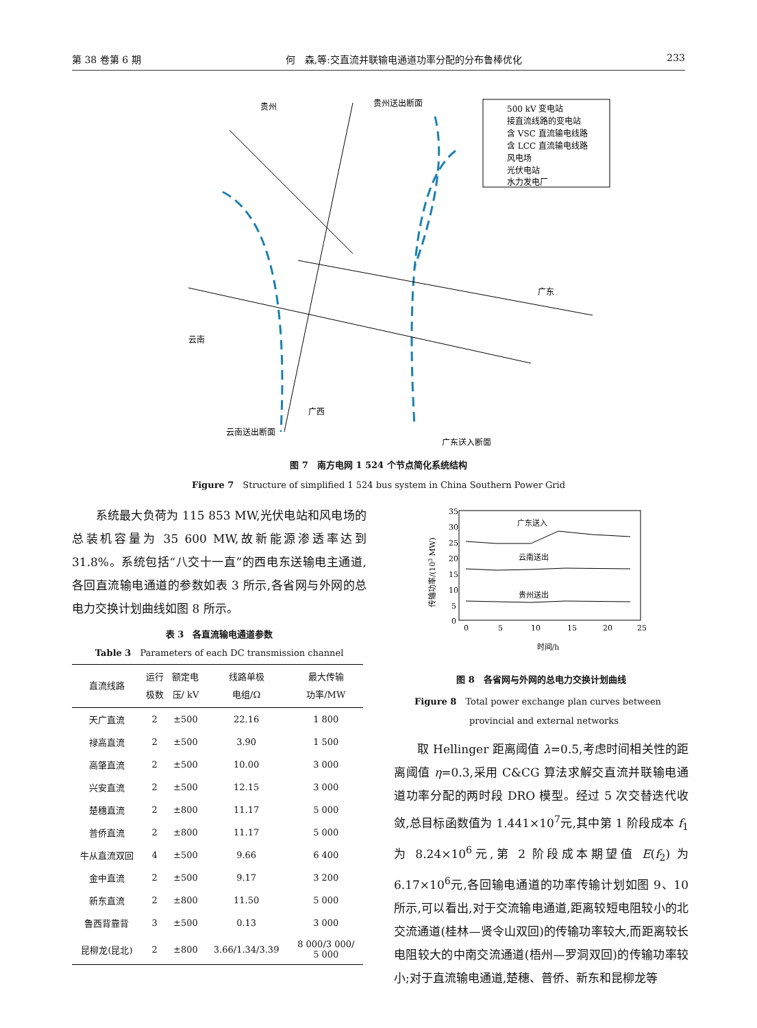第 38 卷第 6 期 何　森,等:交直流并联输电通道功率分配的分布鲁棒优化 233
500 kV 变电站
接直流线路的变电站
含 VSC 直流输电线路
含 LCC 直流输电线路
风电场
光伏电站
水力发电厂
贵州
云南
广西
广东
贵州送出断面
云南送出断面
广东送入断面
图 7　南方电网 1 524 个节点简化系统结构
Figure 7　Structure of simplified 1 524 bus system in China Southern Power Grid
　　系统最大负荷为 115 853 MW,光伏电站和风电场的总装机容量为 35 600 MW,故新能源渗透率达到 31.8%。系统包括“八交十一直”的西电东送输电主通道,各回直流输电通道的参数如表 3 所示,各省网与外网的总电力交换计划曲线如图 8 所示。
表 3　各直流输电通道参数
Table 3　Parameters of each DC transmission channel
| 直流线路 | 运行 极数 | 额定电 压/ kV | 线路单极 电组/Ω | 最大传输 功率/MW |
| --- | --- | --- | --- | --- |
| 天广直流 | 2 | ±500 | 22.16 | 1 800 |
| 禄高直流 | 2 | ±500 | 3.90 | 1 500 |
| 高肇直流 | 2 | ±500 | 10.00 | 3 000 |
| 兴安直流 | 2 | ±500 | 12.15 | 3 000 |
| 楚穗直流 | 2 | ±800 | 11.17 | 5 000 |
| 普侨直流 | 2 | ±800 | 11.17 | 5 000 |
| 牛从直流双回 | 4 | ±500 | 9.66 | 6 400 |
| 金中直流 | 2 | ±500 | 9.17 | 3 200 |
| 新东直流 | 2 | ±800 | 11.50 | 5 000 |
| 鲁西背靠背 | 3 | ±500 | 0.13 | 3 000 |
| 昆柳龙(昆北) | 2 | ±800 | 3.66/1.34/3.39 | 8 000/3 000/ 5 000 |
35
30
25
20
15
10
5
0
0
5
10
15
20
25
广东送入
云南送出
贵州送出
传输功率/(103 MW)
时间/h
图 8　各省网与外网的总电力交换计划曲线
Figure 8　Total power exchange plan curves between
provincial and external networks
　　取 Hellinger 距离阈值 λ=0.5,考虑时间相关性的距离阈值 η=0.3,采用 C&CG 算法求解交直流并联输电通道功率分配的两时段 DRO 模型。经过 5 次交替迭代收敛,总目标函数值为 1.441×10<sup>7</sup>元,其中第 1 阶段成本 f<sub>1</sub> 为 8.24×10<sup>6</sup>元,第 2 阶段成本期望值 E(f<sub>2</sub>) 为 6.17×10<sup>6</sup>元,各回输电通道的功率传输计划如图 9、10 所示,可以看出,对于交流输电通道,距离较短电阻较小的北交流通道(桂林—贤令山双回)的传输功率较大,而距离较长电阻较大的中南交流通道(梧州—罗洞双回)的传输功率较小;对于直流输电通道,楚穗、普侨、新东和昆柳龙等